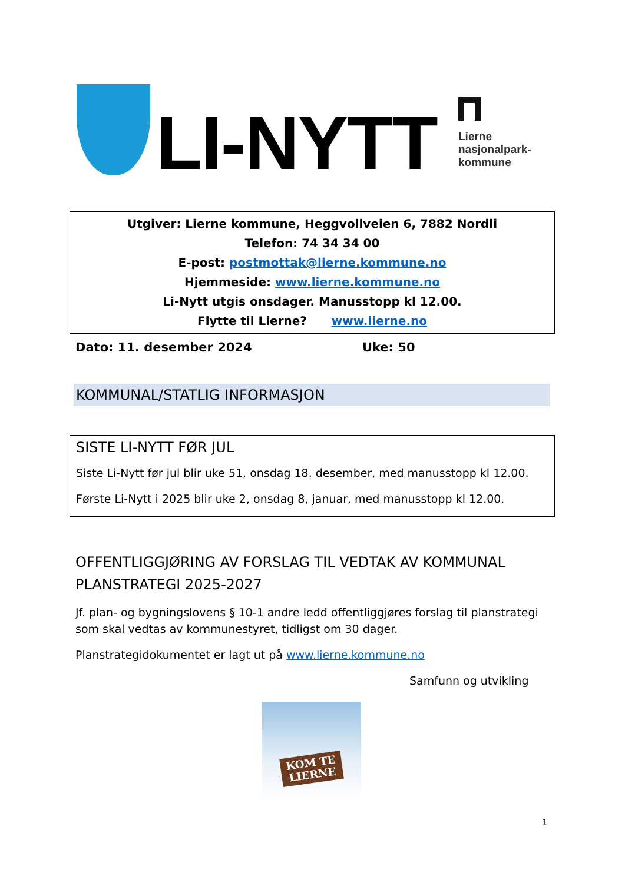LI-NYTT
Lierne
nasjonalpark-
kommune
Utgiver: Lierne kommune, Heggvollveien 6, 7882 Nordli
Telefon: 74 34 34 00
E-post: postmottak@lierne.kommune.no
Hjemmeside: www.lierne.kommune.no
Li-Nytt utgis onsdager. Manusstopp kl 12.00.
Flytte til Lierne? www.lierne.no
Dato: 11. desember 2024 Uke: 50
KOMMUNAL/STATLIG INFORMASJON
SISTE LI-NYTT FØR JUL
Siste Li-Nytt før jul blir uke 51, onsdag 18. desember, med manusstopp kl 12.00.
Første Li-Nytt i 2025 blir uke 2, onsdag 8, januar, med manusstopp kl 12.00.
OFFENTLIGGJØRING AV FORSLAG TIL VEDTAK AV KOMMUNAL PLANSTRATEGI 2025-2027
Jf. plan- og bygningslovens § 10-1 andre ledd offentliggjøres forslag til planstrategi som skal vedtas av kommunestyret, tidligst om 30 dager.
Planstrategidokumentet er lagt ut på www.lierne.kommune.no
Samfunn og utvikling
KOM TE
LIERNE
1